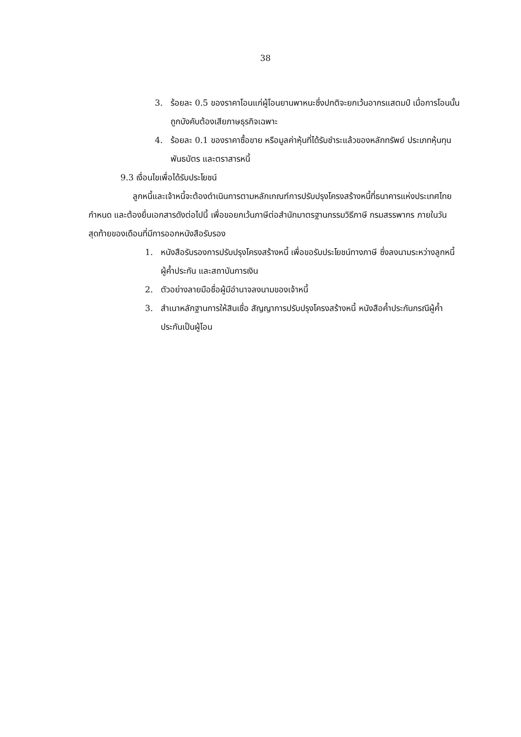38
3. ร้อยละ 0.5 ของราคาโอนแก่ผู้โอนยานพาหนะซึ่งปกติจะยกเว้นอากรแสตมป์ เมื่อการโอนนั้นถูกบังคับต้องเสียภาษธุรกิจเฉพาะ
4. ร้อยละ 0.1 ของราคาซื้อขาย หรือมูลค่าหุ้นที่ได้รับชำระแล้วของหลักทรัพย์ ประเภทหุ้นทุน พันธบัตร และตราสารหนี้
9.3 เงื่อนไขเพื่อได้รับประโยชน์
ลูกหนี้และเจ้าหนี้จะต้องดำเนินการตามหลักเกณฑ์การปรับปรุงโครงสร้างหนี้ที่ธนาคารแห่งประเทศไทยกำหนด และต้องยื่นเอกสารดังต่อไปนี้ เพื่อขอยกเว้นภาษีต่อสำนักมาตรฐานกรรมวิธีภาษี กรมสรรพากร ภายในวันสุดท้ายของเดือนที่มีการออกหนังสือรับรอง
1. หนังสือรับรองการปรับปรุงโครงสร้างหนี้ เพื่อขอรับประโยชน์ทางภาษี ซึ่งลงนามระหว่างลูกหนี้ ผู้ค้ำประกัน และสถาบันการเงิน
2. ตัวอย่างลายมือชื่อผู้มีอำนาจลงนามของเจ้าหนี้
3. สำเนาหลักฐานการให้สินเชื่อ สัญญาการปรับปรุงโครงสร้างหนี้ หนังสือค้ำประกันกรณีผู้ค้ำประกันเป็นผู้โอน